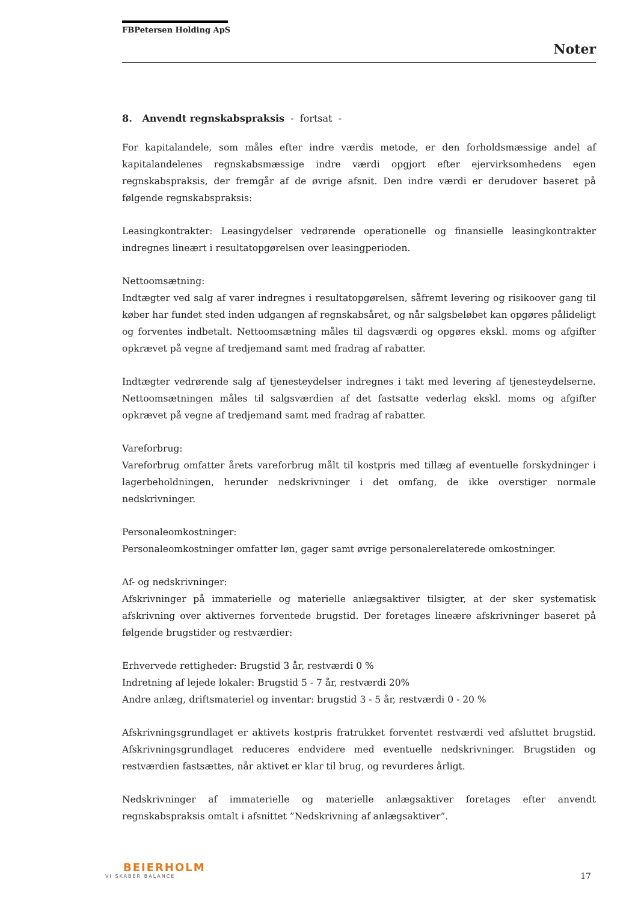FBPetersen Holding ApS
Noter
8. Anvendt regnskabspraksis - fortsat -
For kapitalandele, som måles efter indre værdis metode, er den forholdsmæssige andel af kapitalandelenes regnskabsmæssige indre værdi opgjort efter ejervirksomhedens egen regnskabspraksis, der fremgår af de øvrige afsnit. Den indre værdi er derudover baseret på følgende regnskabspraksis:
Leasingkontrakter: Leasingydelser vedrørende operationelle og finansielle leasingkontrakter indregnes lineært i resultatopgørelsen over leasingperioden.
Nettoomsætning:
Indtægter ved salg af varer indregnes i resultatopgørelsen, såfremt levering og risikoover gang til køber har fundet sted inden udgangen af regnskabsåret, og når salgsbeløbet kan opgøres pålideligt og forventes indbetalt. Nettoomsætning måles til dagsværdi og opgøres ekskl. moms og afgifter opkrævet på vegne af tredjemand samt med fradrag af rabatter.
Indtægter vedrørende salg af tjenesteydelser indregnes i takt med levering af tjenesteydelserne. Nettoomsætningen måles til salgsværdien af det fastsatte vederlag ekskl. moms og afgifter opkrævet på vegne af tredjemand samt med fradrag af rabatter.
Vareforbrug:
Vareforbrug omfatter årets vareforbrug målt til kostpris med tillæg af eventuelle forskydninger i lagerbeholdningen, herunder nedskrivninger i det omfang, de ikke overstiger normale nedskrivninger.
Personaleomkostninger:
Personaleomkostninger omfatter løn, gager samt øvrige personalerelaterede omkostninger.
Af- og nedskrivninger:
Afskrivninger på immaterielle og materielle anlægsaktiver tilsigter, at der sker systematisk afskrivning over aktivernes forventede brugstid. Der foretages lineære afskrivninger baseret på følgende brugstider og restværdier:
Erhvervede rettigheder: Brugstid 3 år, restværdi 0 %
Indretning af lejede lokaler: Brugstid 5 - 7 år, restværdi 20%
Andre anlæg, driftsmateriel og inventar: brugstid 3 - 5 år, restværdi 0 - 20 %
Afskrivningsgrundlaget er aktivets kostpris fratrukket forventet restværdi ved afsluttet brugstid. Afskrivningsgrundlaget reduceres endvidere med eventuelle nedskrivninger. Brugstiden og restværdien fastsættes, når aktivet er klar til brug, og revurderes årligt.
Nedskrivninger af immaterielle og materielle anlægsaktiver foretages efter anvendt regnskabspraksis omtalt i afsnittet ”Nedskrivning af anlægsaktiver”.
BEIERHOLM
VI SKABER BALANCE
17